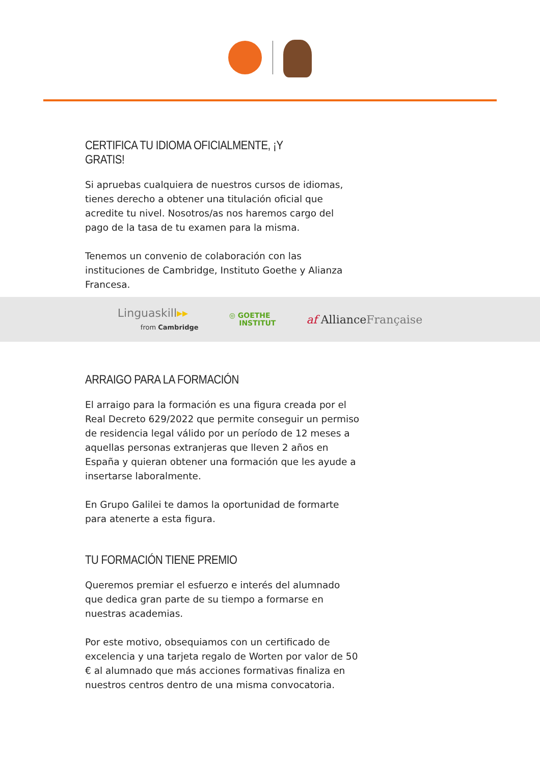CERTIFICA TU IDIOMA OFICIALMENTE, ¡Y GRATIS!
Si apruebas cualquiera de nuestros cursos de idiomas, tienes derecho a obtener una titulación oficial que acredite tu nivel. Nosotros/as nos haremos cargo del pago de la tasa de tu examen para la misma.
Tenemos un convenio de colaboración con las instituciones de Cambridge, Instituto Goethe y Alianza Francesa.
Linguaskill▸▸
from Cambridge
◎ GOETHE
INSTITUT
af Alliance Française
ARRAIGO PARA LA FORMACIÓN
El arraigo para la formación es una figura creada por el Real Decreto 629/2022 que permite conseguir un permiso de residencia legal válido por un período de 12 meses a aquellas personas extranjeras que lleven 2 años en España y quieran obtener una formación que les ayude a insertarse laboralmente.
En Grupo Galilei te damos la oportunidad de formarte para atenerte a esta figura.
TU FORMACIÓN TIENE PREMIO
Queremos premiar el esfuerzo e interés del alumnado que dedica gran parte de su tiempo a formarse en nuestras academias.
Por este motivo, obsequiamos con un certificado de excelencia y una tarjeta regalo de Worten por valor de 50 € al alumnado que más acciones formativas finaliza en nuestros centros dentro de una misma convocatoria.